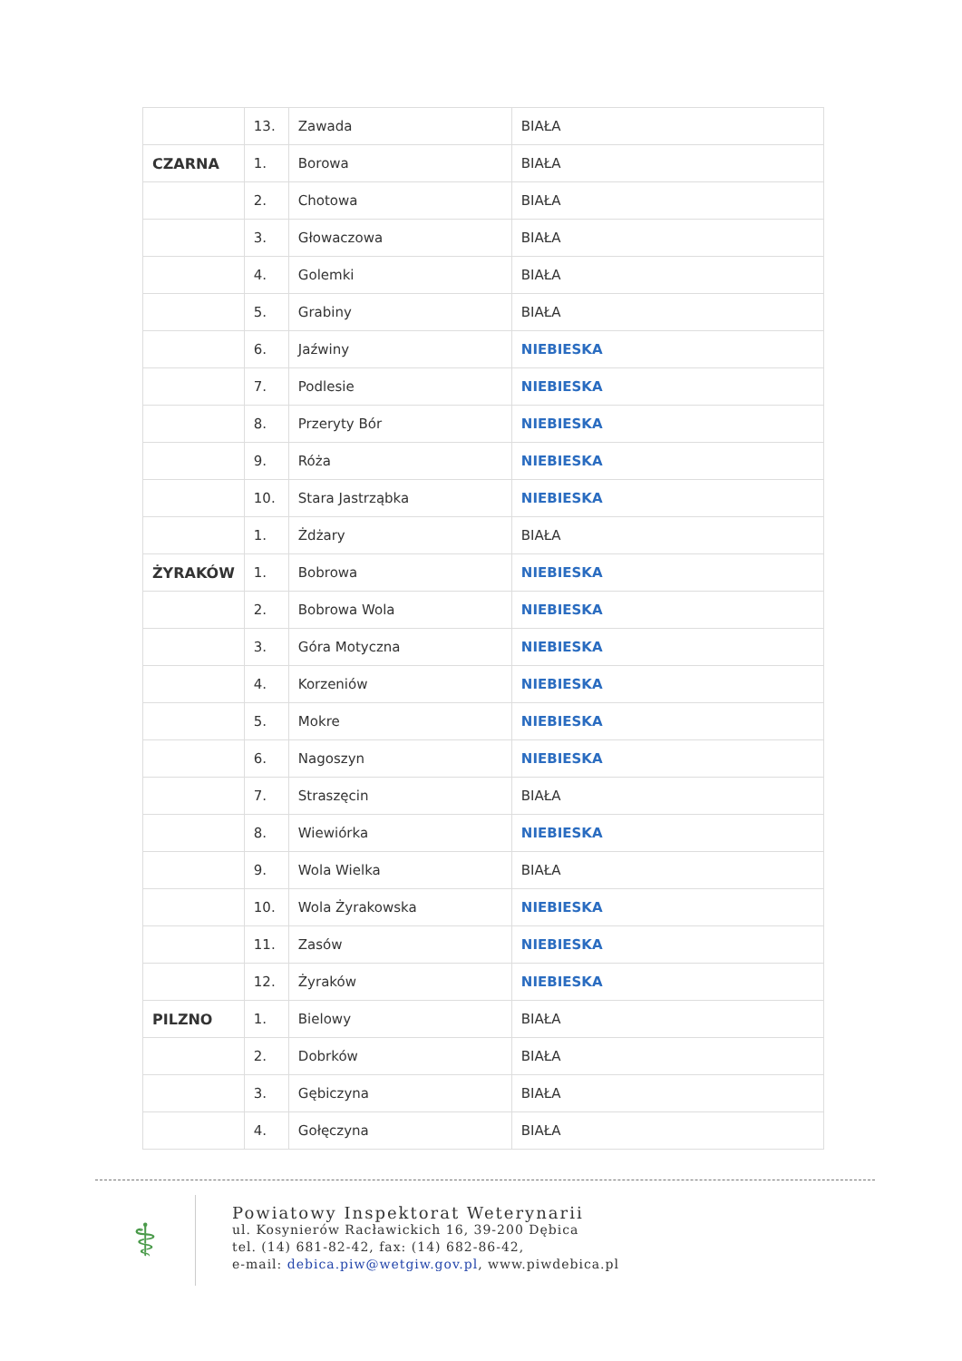| | 13. | Zawada | BIAŁA |
| CZARNA | 1. | Borowa | BIAŁA |
| | 2. | Chotowa | BIAŁA |
| | 3. | Głowaczowa | BIAŁA |
| | 4. | Golemki | BIAŁA |
| | 5. | Grabiny | BIAŁA |
| | 6. | Jaźwiny | NIEBIESKA |
| | 7. | Podlesie | NIEBIESKA |
| | 8. | Przeryty Bór | NIEBIESKA |
| | 9. | Róża | NIEBIESKA |
| | 10. | Stara Jastrząbka | NIEBIESKA |
| | 1. | Żdżary | BIAŁA |
| ŻYRAKÓW | 1. | Bobrowa | NIEBIESKA |
| | 2. | Bobrowa Wola | NIEBIESKA |
| | 3. | Góra Motyczna | NIEBIESKA |
| | 4. | Korzeniów | NIEBIESKA |
| | 5. | Mokre | NIEBIESKA |
| | 6. | Nagoszyn | NIEBIESKA |
| | 7. | Straszęcin | BIAŁA |
| | 8. | Wiewiórka | NIEBIESKA |
| | 9. | Wola Wielka | BIAŁA |
| | 10. | Wola Żyrakowska | NIEBIESKA |
| | 11. | Zasów | NIEBIESKA |
| | 12. | Żyraków | NIEBIESKA |
| PILZNO | 1. | Bielowy | BIAŁA |
| | 2. | Dobrków | BIAŁA |
| | 3. | Gębiczyna | BIAŁA |
| | 4. | Gołęczyna | BIAŁA |
⚕
Powiatowy Inspektorat Weterynarii
ul. Kosynierów Racławickich 16, 39-200 Dębica
tel. (14) 681-82-42, fax: (14) 682-86-42,
e-mail: debica.piw@wetgiw.gov.pl, www.piwdebica.pl